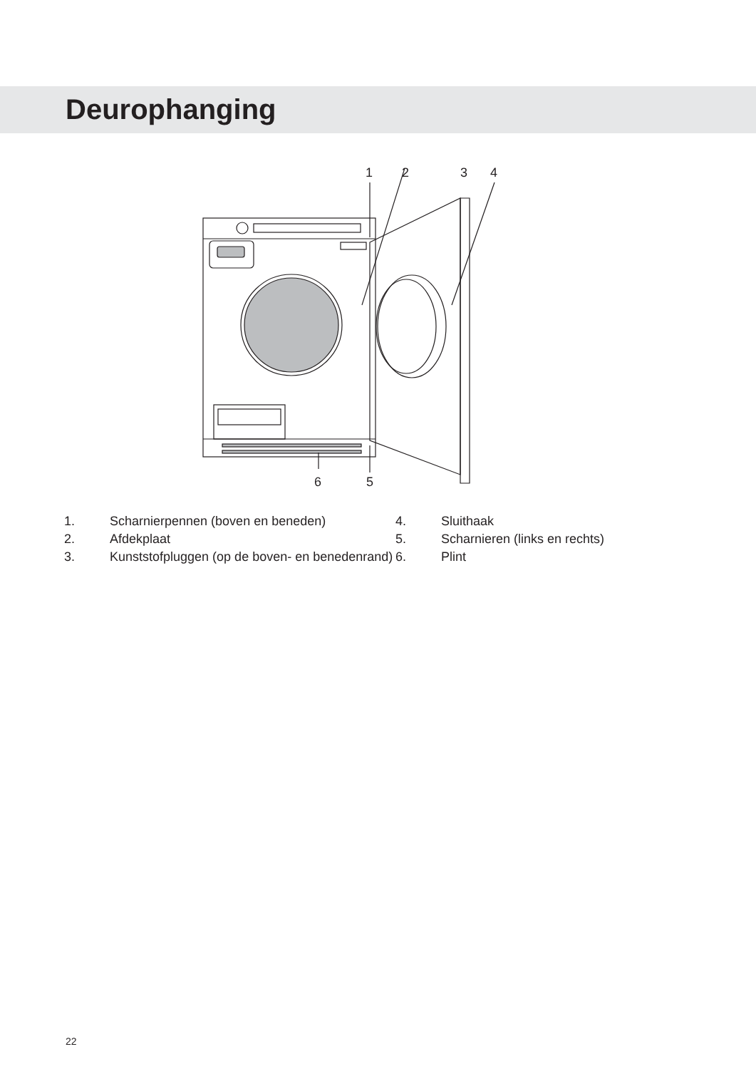Deurophanging
1
2
3
4
6
5
1. Scharnierpennen (boven en beneden)
2. Afdekplaat
3. Kunststofpluggen (op de boven- en benedenrand)
4. Sluithaak
5. Scharnieren (links en rechts)
6. Plint
22